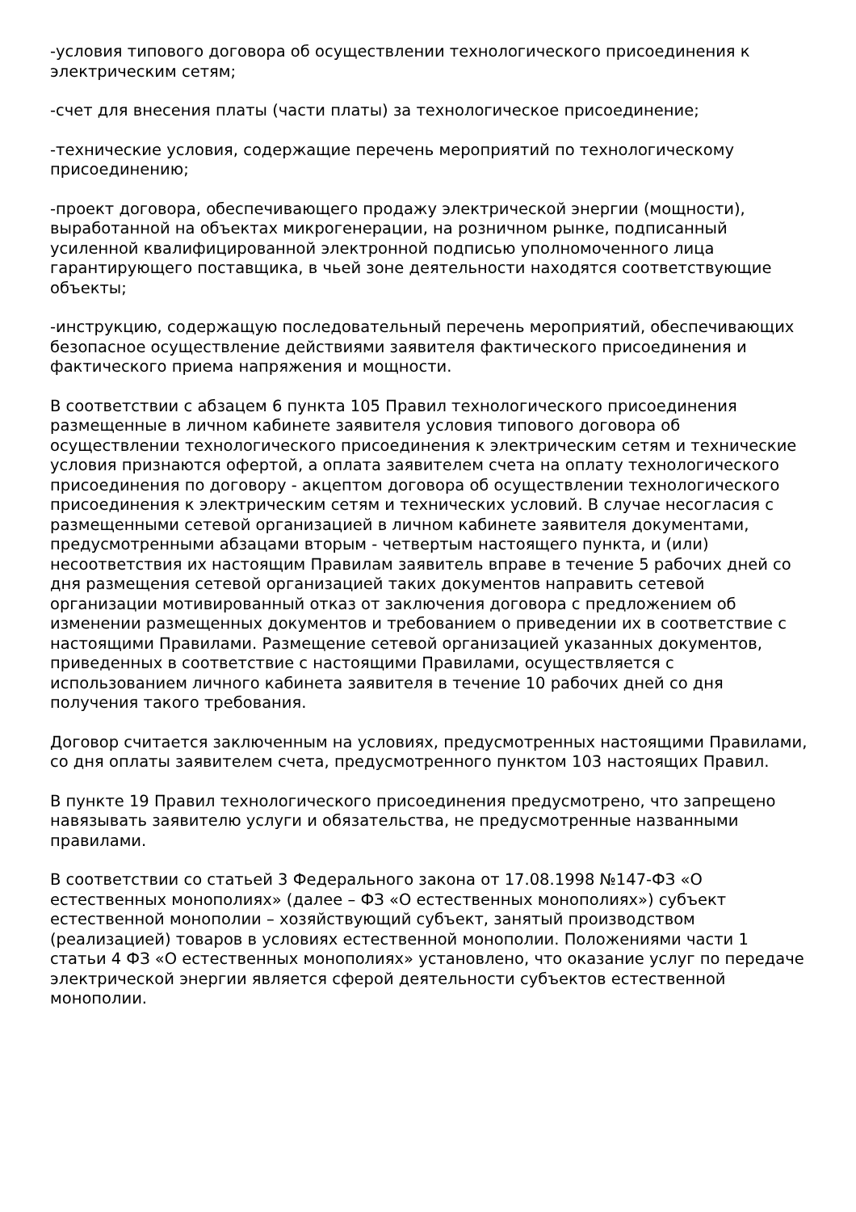-условия типового договора об осуществлении технологического присоединения к электрическим сетям;
-счет для внесения платы (части платы) за технологическое присоединение;
-технические условия, содержащие перечень мероприятий по технологическому присоединению;
-проект договора, обеспечивающего продажу электрической энергии (мощности), выработанной на объектах микрогенерации, на розничном рынке, подписанный усиленной квалифицированной электронной подписью уполномоченного лица гарантирующего поставщика, в чьей зоне деятельности находятся соответствующие объекты;
-инструкцию, содержащую последовательный перечень мероприятий, обеспечивающих безопасное осуществление действиями заявителя фактического присоединения и фактического приема напряжения и мощности.
В соответствии с абзацем 6 пункта 105 Правил технологического присоединения размещенные в личном кабинете заявителя условия типового договора об осуществлении технологического присоединения к электрическим сетям и технические условия признаются офертой, а оплата заявителем счета на оплату технологического присоединения по договору - акцептом договора об осуществлении технологического присоединения к электрическим сетям и технических условий. В случае несогласия с размещенными сетевой организацией в личном кабинете заявителя документами, предусмотренными абзацами вторым - четвертым настоящего пункта, и (или) несоответствия их настоящим Правилам заявитель вправе в течение 5 рабочих дней со дня размещения сетевой организацией таких документов направить сетевой организации мотивированный отказ от заключения договора с предложением об изменении размещенных документов и требованием о приведении их в соответствие с настоящими Правилами. Размещение сетевой организацией указанных документов, приведенных в соответствие с настоящими Правилами, осуществляется с использованием личного кабинета заявителя в течение 10 рабочих дней со дня получения такого требования.
Договор считается заключенным на условиях, предусмотренных настоящими Правилами, со дня оплаты заявителем счета, предусмотренного пунктом 103 настоящих Правил.
В пункте 19 Правил технологического присоединения предусмотрено, что запрещено навязывать заявителю услуги и обязательства, не предусмотренные названными правилами.
В соответствии со статьей 3 Федерального закона от 17.08.1998 №147-ФЗ «О естественных монополиях» (далее – ФЗ «О естественных монополиях») субъект естественной монополии – хозяйствующий субъект, занятый производством (реализацией) товаров в условиях естественной монополии. Положениями части 1 статьи 4 ФЗ «О естественных монополиях» установлено, что оказание услуг по передаче электрической энергии является сферой деятельности субъектов естественной монополии.